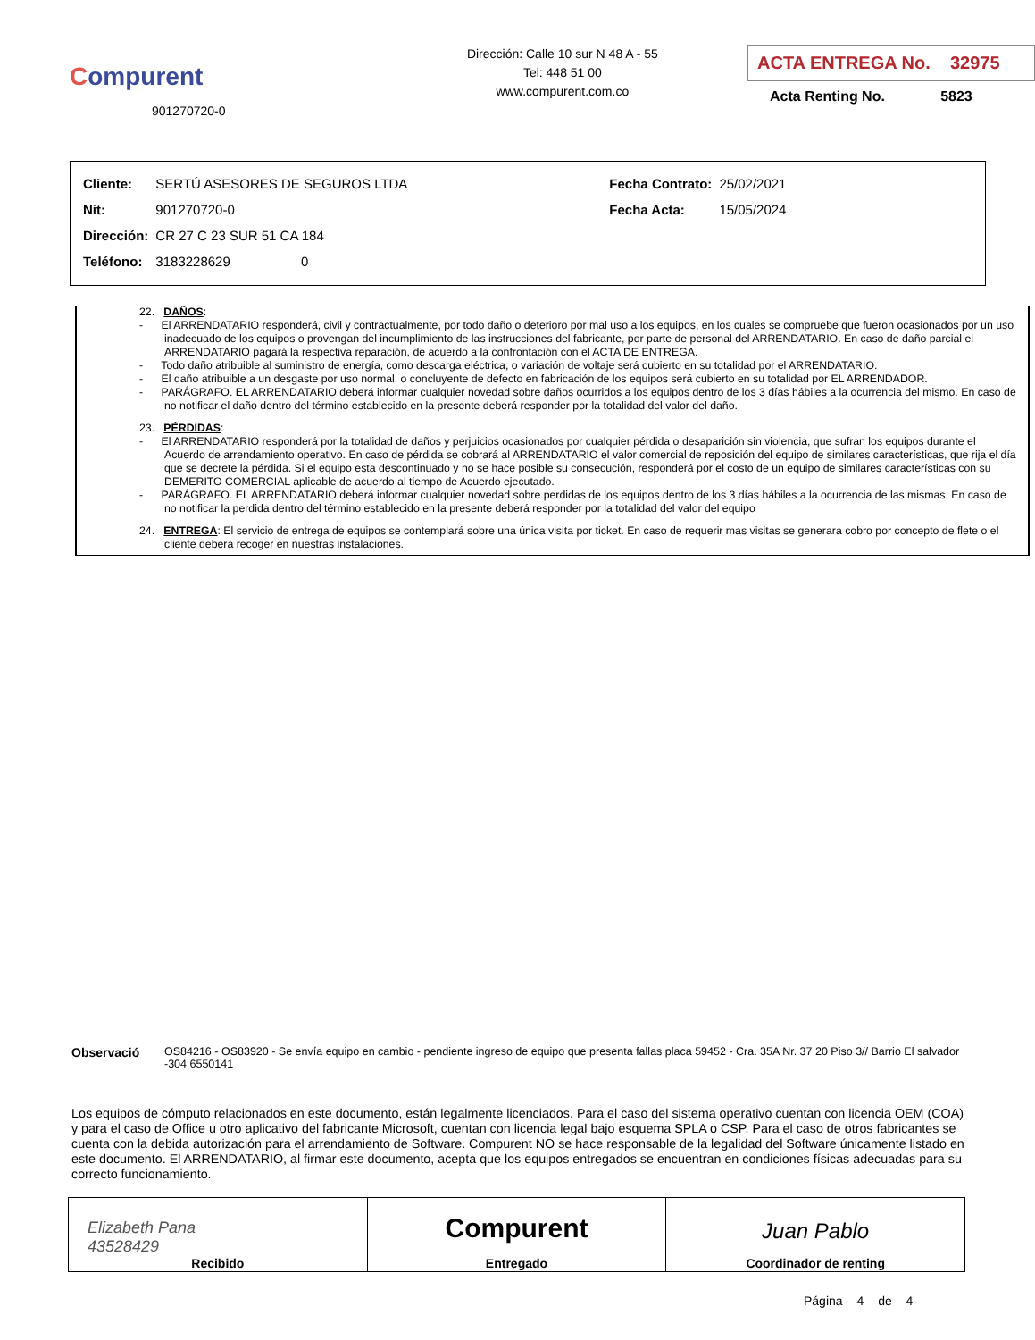Compurent
901270720-0
Dirección: Calle 10 sur N 48 A - 55
Tel: 448 51 00
www.compurent.com.co
ACTA ENTREGA No. 32975
Acta Renting No. 5823
| Cliente: | SERTÚ ASESORES DE SEGUROS LTDA | Fecha Contrato: | 25/02/2021 |
| Nit: | 901270720-0 | Fecha Acta: | 15/05/2024 |
| Dirección: | CR 27 C 23 SUR 51 CA 184 | | |
| Teléfono: | 3183228629 0 | | |
22. DAÑOS:
- El ARRENDATARIO responderá, civil y contractualmente, por todo daño o deterioro por mal uso a los equipos, en los cuales se compruebe que fueron ocasionados por un uso inadecuado de los equipos o provengan del incumplimiento de las instrucciones del fabricante, por parte de personal del ARRENDATARIO. En caso de daño parcial el ARRENDATARIO pagará la respectiva reparación, de acuerdo a la confrontación con el ACTA DE ENTREGA.
- Todo daño atribuible al suministro de energía, como descarga eléctrica, o variación de voltaje será cubierto en su totalidad por el ARRENDATARIO.
- El daño atribuible a un desgaste por uso normal, o concluyente de defecto en fabricación de los equipos será cubierto en su totalidad por EL ARRENDADOR.
- PARÁGRAFO. EL ARRENDATARIO deberá informar cualquier novedad sobre daños ocurridos a los equipos dentro de los 3 días hábiles a la ocurrencia del mismo. En caso de no notificar el daño dentro del término establecido en la presente deberá responder por la totalidad del valor del daño.
23. PÉRDIDAS:
- El ARRENDATARIO responderá por la totalidad de daños y perjuicios ocasionados por cualquier pérdida o desaparición sin violencia, que sufran los equipos durante el Acuerdo de arrendamiento operativo. En caso de pérdida se cobrará al ARRENDATARIO el valor comercial de reposición del equipo de similares características, que rija el día que se decrete la pérdida. Si el equipo esta descontinuado y no se hace posible su consecución, responderá por el costo de un equipo de similares características con su DEMERITO COMERCIAL aplicable de acuerdo al tiempo de Acuerdo ejecutado.
- PARÁGRAFO. EL ARRENDATARIO deberá informar cualquier novedad sobre perdidas de los equipos dentro de los 3 días hábiles a la ocurrencia de las mismas. En caso de no notificar la perdida dentro del término establecido en la presente deberá responder por la totalidad del valor del equipo
24. ENTREGA: El servicio de entrega de equipos se contemplará sobre una única visita por ticket. En caso de requerir mas visitas se generara cobro por concepto de flete o el cliente deberá recoger en nuestras instalaciones.
Observació OS84216 - OS83920 - Se envía equipo en cambio - pendiente ingreso de equipo que presenta fallas placa 59452 - Cra. 35A Nr. 37 20 Piso 3// Barrio El salvador -304 6550141
Los equipos de cómputo relacionados en este documento, están legalmente licenciados. Para el caso del sistema operativo cuentan con licencia OEM (COA) y para el caso de Office u otro aplicativo del fabricante Microsoft, cuentan con licencia legal bajo esquema SPLA o CSP. Para el caso de otros fabricantes se cuenta con la debida autorización para el arrendamiento de Software. Compurent NO se hace responsable de la legalidad del Software únicamente listado en este documento. El ARRENDATARIO, al firmar este documento, acepta que los equipos entregados se encuentran en condiciones físicas adecuadas para su correcto funcionamiento.
| Elizabeth Pana 43528429 Recibido | Compurent Entregado | Juan Pablo Coordinador de renting |
Página 4 de 4